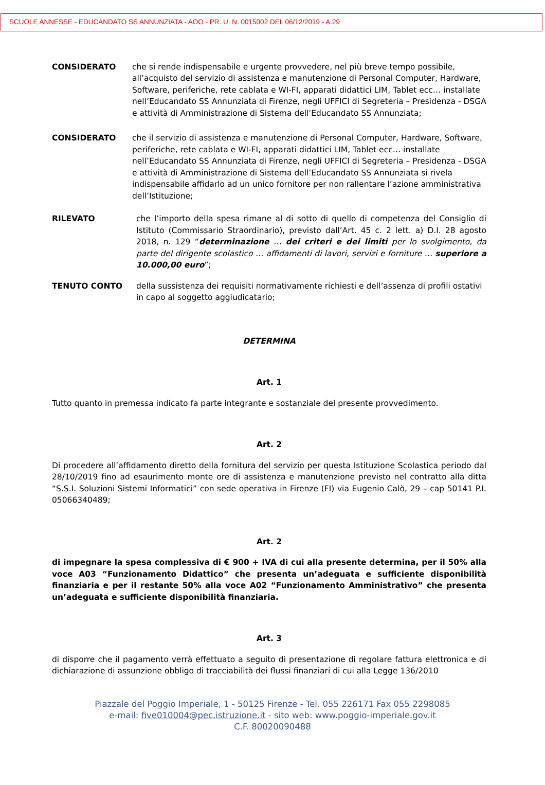SCUOLE ANNESSE - EDUCANDATO SS ANNUNZIATA - AOO - PR. U. N. 0015002 DEL 06/12/2019 - A.29
CONSIDERATO che si rende indispensabile e urgente provvedere, nel più breve tempo possibile, all’acquisto del servizio di assistenza e manutenzione di Personal Computer, Hardware, Software, periferiche, rete cablata e WI-FI, apparati didattici LIM, Tablet ecc… installate nell’Educandato SS Annunziata di Firenze, negli UFFICI di Segreteria – Presidenza - DSGA e attività di Amministrazione di Sistema dell’Educandato SS Annunziata;
CONSIDERATO che il servizio di assistenza e manutenzione di Personal Computer, Hardware, Software, periferiche, rete cablata e WI-FI, apparati didattici LIM, Tablet ecc… installate nell’Educandato SS Annunziata di Firenze, negli UFFICI di Segreteria – Presidenza - DSGA e attività di Amministrazione di Sistema dell’Educandato SS Annunziata si rivela indispensabile affidarlo ad un unico fornitore per non rallentare l’azione amministrativa dell’Istituzione;
RILEVATO che l’importo della spesa rimane al di sotto di quello di competenza del Consiglio di Istituto (Commissario Straordinario), previsto dall’Art. 45 c. 2 lett. a) D.I. 28 agosto 2018, n. 129 “determinazione … dei criteri e dei limiti per lo svolgimento, da parte del dirigente scolastico … affidamenti di lavori, servizi e forniture … superiore a 10.000,00 euro”;
TENUTO CONTO della sussistenza dei requisiti normativamente richiesti e dell’assenza di profili ostativi in capo al soggetto aggiudicatario;
DETERMINA
Art. 1
Tutto quanto in premessa indicato fa parte integrante e sostanziale del presente provvedimento.
Art. 2
Di procedere all’affidamento diretto della fornitura del servizio per questa Istituzione Scolastica periodo dal 28/10/2019 fino ad esaurimento monte ore di assistenza e manutenzione previsto nel contratto alla ditta “S.S.I. Soluzioni Sistemi Informatici” con sede operativa in Firenze (FI) via Eugenio Calò, 29 – cap 50141 P.I. 05066340489;
Art. 2
di impegnare la spesa complessiva di € 900 + IVA di cui alla presente determina, per il 50% alla voce A03 “Funzionamento Didattico” che presenta un’adeguata e sufficiente disponibilità finanziaria e per il restante 50% alla voce A02 “Funzionamento Amministrativo” che presenta un’adeguata e sufficiente disponibilità finanziaria.
Art. 3
di disporre che il pagamento verrà effettuato a seguito di presentazione di regolare fattura elettronica e di dichiarazione di assunzione obbligo di tracciabilità dei flussi finanziari di cui alla Legge 136/2010
Piazzale del Poggio Imperiale, 1 - 50125 Firenze - Tel. 055 226171 Fax 055 2298085
e-mail: five010004@pec.istruzione.it - sito web: www.poggio-imperiale.gov.it
C.F. 80020090488